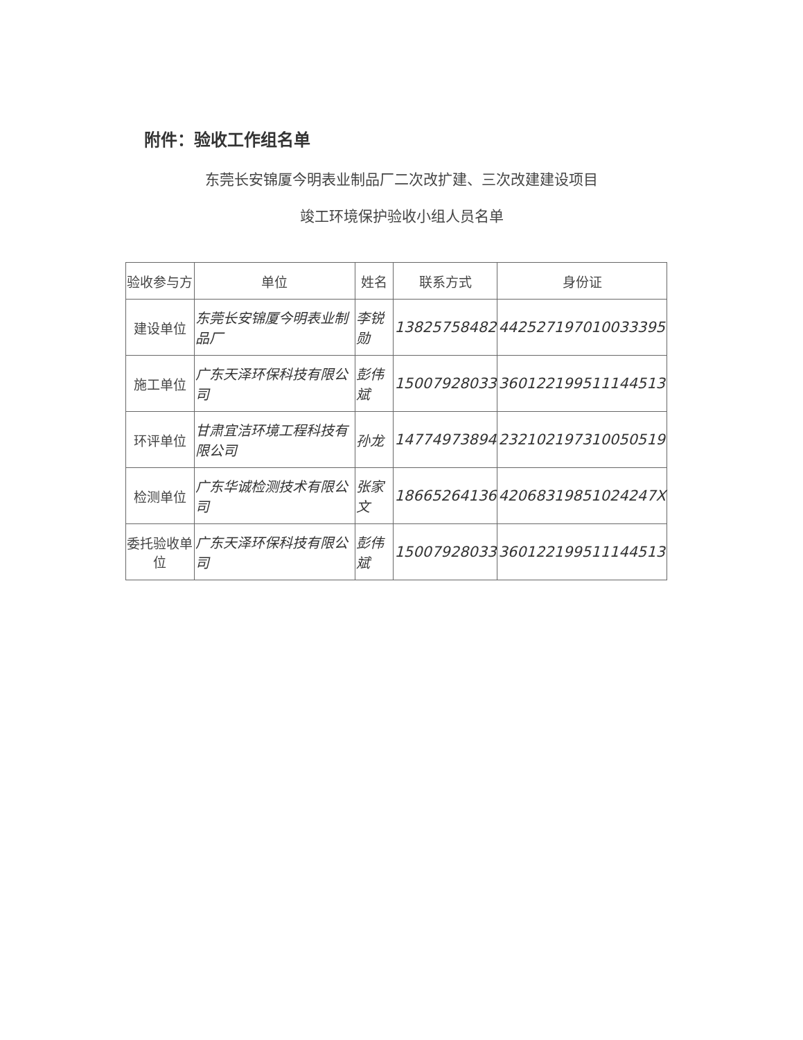附件：验收工作组名单
东莞长安锦厦今明表业制品厂二次改扩建、三次改建建设项目
竣工环境保护验收小组人员名单
| 验收参与方 | 单位 | 姓名 | 联系方式 | 身份证 |
| --- | --- | --- | --- | --- |
| 建设单位 | 东莞长安锦厦今明表业制品厂 | 李锐勋 | 13825758482 | 44252719701003339​5 |
| 施工单位 | 广东天泽环保科技有限公司 | 彭伟斌 | 15007928033 | 360122199511144513 |
| 环评单位 | 甘肃宜洁环境工程科技有限公司 | 孙龙 | 14774973894 | 232102197310050519 |
| 检测单位 | 广东华诚检测技术有限公司 | 张家文 | 18665264136 | 42068319851024247X |
| 委托验收单位 | 广东天泽环保科技有限公司 | 彭伟斌 | 15007928033 | 360122199511144513 |